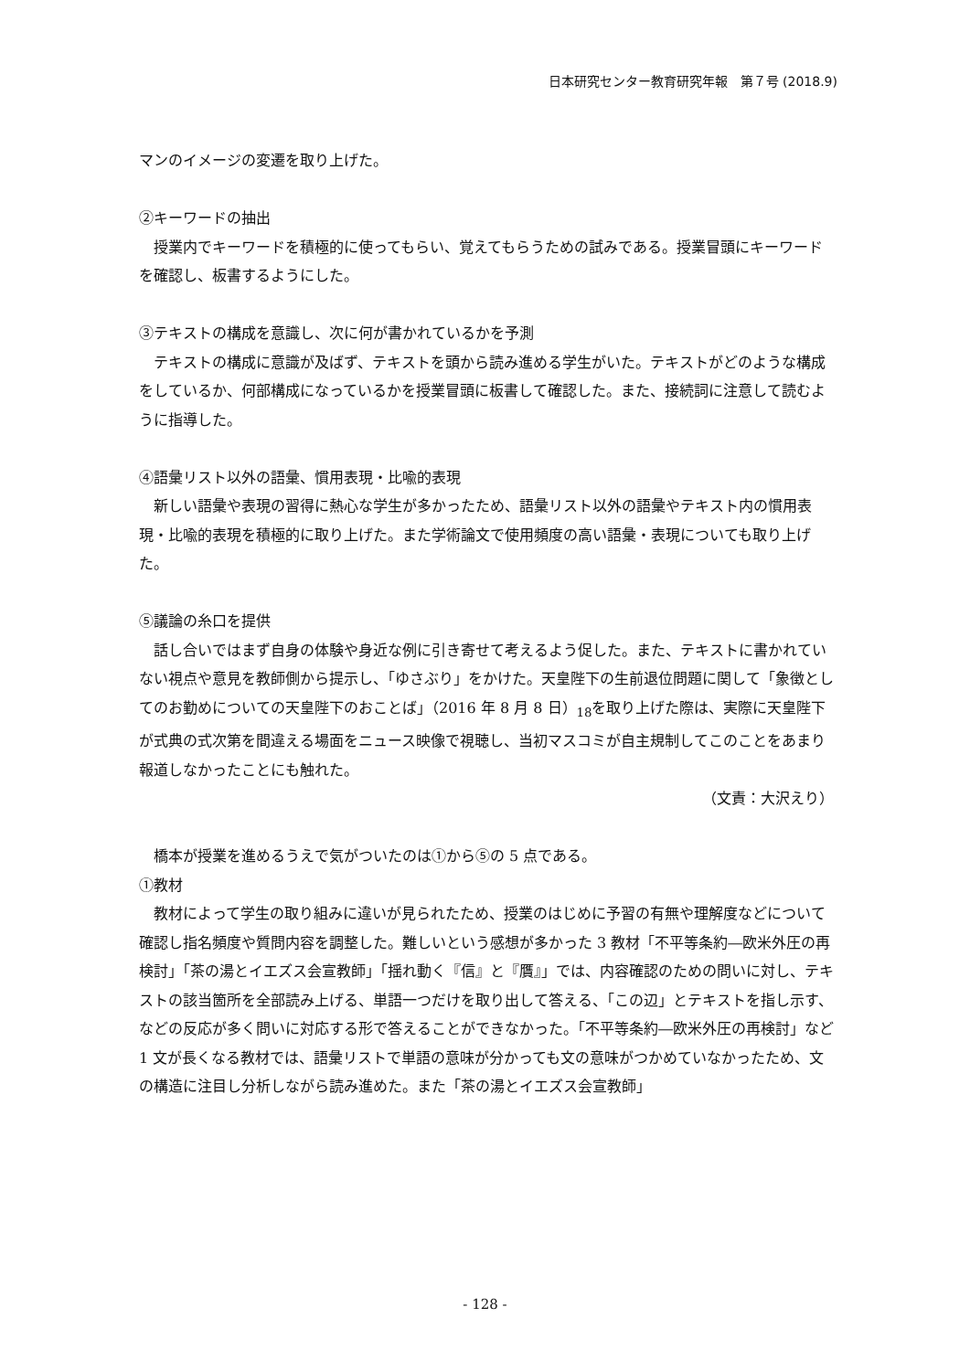日本研究センター教育研究年報　第７号 (2018.9)
マンのイメージの変遷を取り上げた。
②キーワードの抽出
授業内でキーワードを積極的に使ってもらい、覚えてもらうための試みである。授業冒頭にキーワードを確認し、板書するようにした。
③テキストの構成を意識し、次に何が書かれているかを予測
テキストの構成に意識が及ばず、テキストを頭から読み進める学生がいた。テキストがどのような構成をしているか、何部構成になっているかを授業冒頭に板書して確認した。また、接続詞に注意して読むように指導した。
④語彙リスト以外の語彙、慣用表現・比喩的表現
新しい語彙や表現の習得に熱心な学生が多かったため、語彙リスト以外の語彙やテキスト内の慣用表現・比喩的表現を積極的に取り上げた。また学術論文で使用頻度の高い語彙・表現についても取り上げた。
⑤議論の糸口を提供
話し合いではまず自身の体験や身近な例に引き寄せて考えるよう促した。また、テキストに書かれていない視点や意見を教師側から提示し、「ゆさぶり」をかけた。天皇陛下の生前退位問題に関して「象徴としてのお勤めについての天皇陛下のおことば」（2016 年 8 月 8 日）<sub>18</sub>を取り上げた際は、実際に天皇陛下が式典の式次第を間違える場面をニュース映像で視聴し、当初マスコミが自主規制してこのことをあまり報道しなかったことにも触れた。
（文責：大沢えり）
橋本が授業を進めるうえで気がついたのは①から⑤の 5 点である。
①教材
教材によって学生の取り組みに違いが見られたため、授業のはじめに予習の有無や理解度などについて確認し指名頻度や質問内容を調整した。難しいという感想が多かった 3 教材「不平等条約―欧米外圧の再検討」「茶の湯とイエズス会宣教師」「揺れ動く『信』と『贋』」では、内容確認のための問いに対し、テキストの該当箇所を全部読み上げる、単語一つだけを取り出して答える、「この辺」とテキストを指し示す、などの反応が多く問いに対応する形で答えることができなかった。「不平等条約―欧米外圧の再検討」など 1 文が長くなる教材では、語彙リストで単語の意味が分かっても文の意味がつかめていなかったため、文の構造に注目し分析しながら読み進めた。また「茶の湯とイエズス会宣教師」
- 128 -